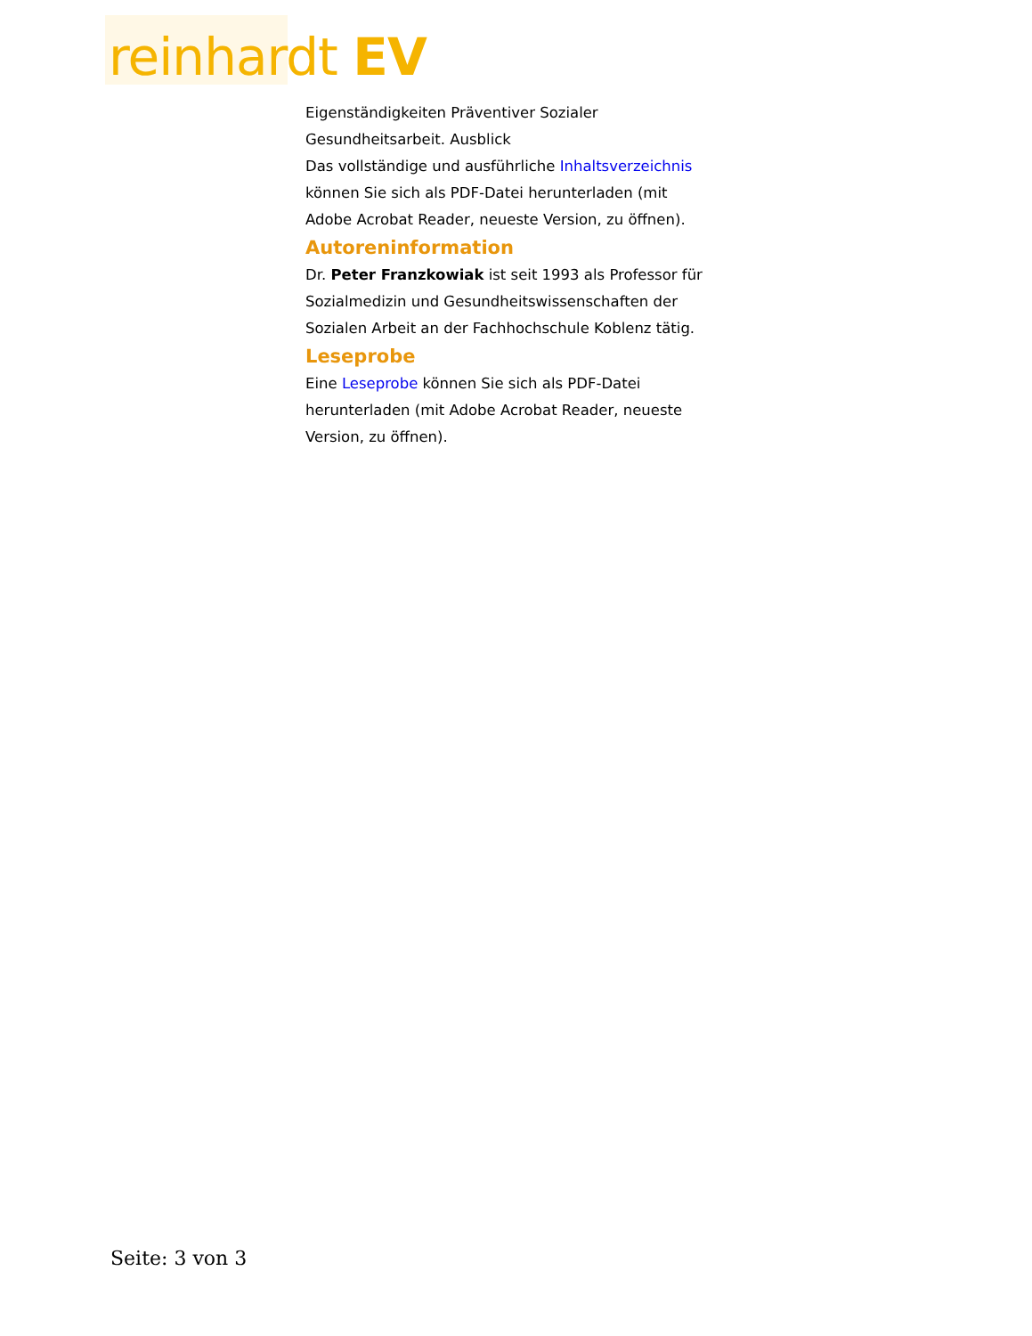reinhardt EV
Eigenständigkeiten Präventiver Sozialer Gesundheitsarbeit. Ausblick
Das vollständige und ausführliche Inhaltsverzeichnis können Sie sich als PDF-Datei herunterladen (mit Adobe Acrobat Reader, neueste Version, zu öffnen).
Autoreninformation
Dr. Peter Franzkowiak ist seit 1993 als Professor für Sozialmedizin und Gesundheitswissenschaften der Sozialen Arbeit an der Fachhochschule Koblenz tätig.
Leseprobe
Eine Leseprobe können Sie sich als PDF-Datei herunterladen (mit Adobe Acrobat Reader, neueste Version, zu öffnen).
Seite: 3 von 3